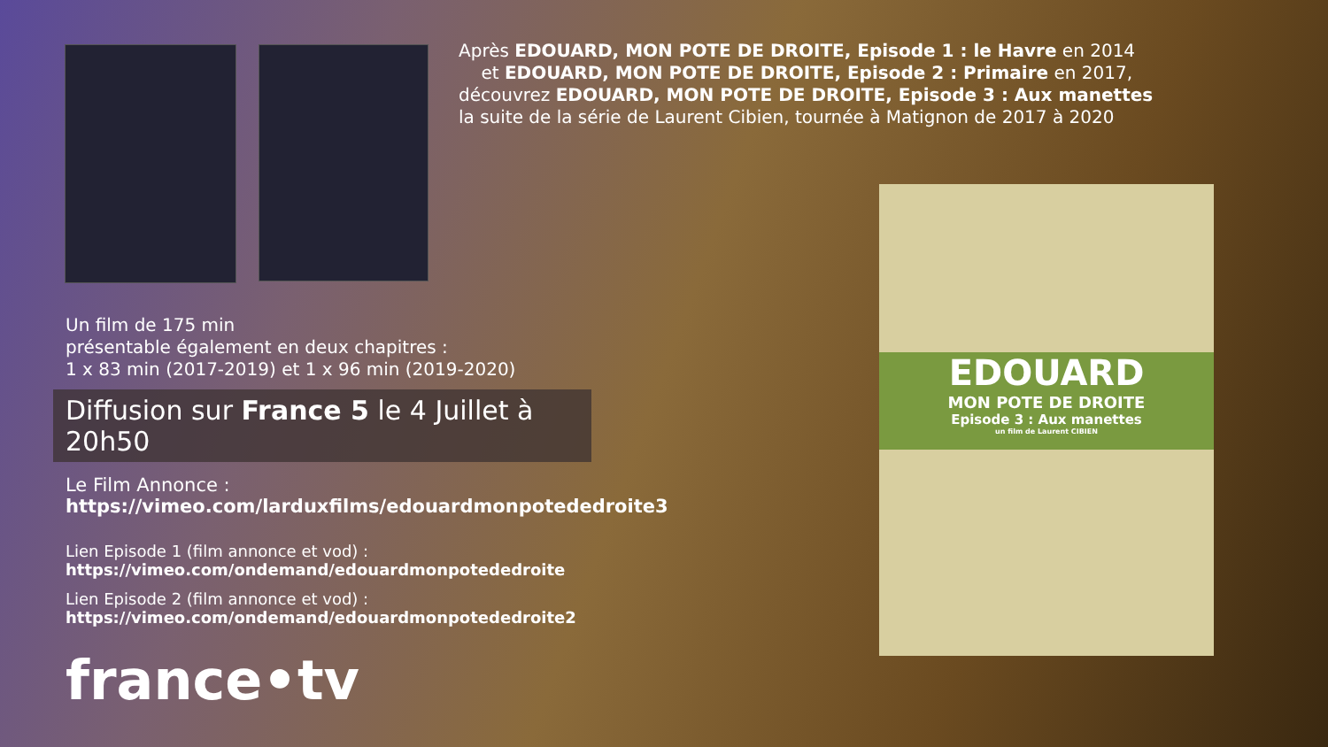Après EDOUARD, MON POTE DE DROITE, Episode 1 : le Havre en 2014
et EDOUARD, MON POTE DE DROITE, Episode 2 : Primaire en 2017,
découvrez EDOUARD, MON POTE DE DROITE, Episode 3 : Aux manettes
la suite de la série de Laurent Cibien, tournée à Matignon de 2017 à 2020
Un film de 175 min
présentable également en deux chapitres :
1 x 83 min (2017-2019) et 1 x 96 min (2019-2020)
Diffusion sur France 5 le 4 Juillet à 20h50
Le Film Annonce :
https://vimeo.com/larduxfilms/edouardmonpotededroite3
Lien Episode 1 (film annonce et vod) :
https://vimeo.com/ondemand/edouardmonpotededroite
Lien Episode 2 (film annonce et vod) :
https://vimeo.com/ondemand/edouardmonpotededroite2
france•tv
EDOUARD
MON POTE DE DROITE
Episode 3 : Aux manettes
un film de Laurent CIBIEN